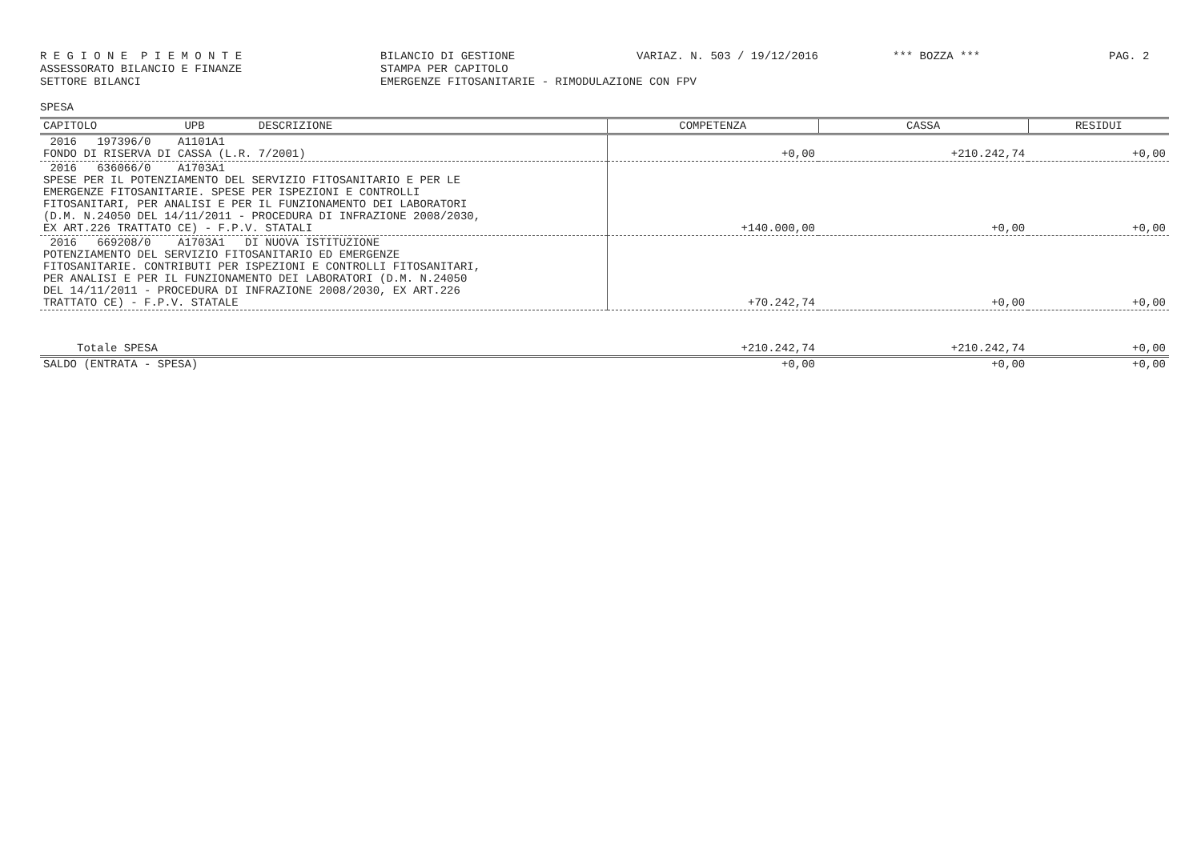R E G I O N E P I E M O N T E ASSESSORATO BILANCIO E FINANZE SETTORE BILANCI
BILANCIO DI GESTIONE STAMPA PER CAPITOLO EMERGENZE FITOSANITARIE - RIMODULAZIONE CON FPV
VARIAZ. N. 503 / 19/12/2016
*** BOZZA ***
PAG. 2
SPESA
| CAPITOLO UPB DESCRIZIONE | COMPETENZA | CASSA | RESIDUI |
| --- | --- | --- | --- |
| 2016 197396/0 A1101A1 FONDO DI RISERVA DI CASSA (L.R. 7/2001) | +0,00 | +210.242,74 | +0,00 |
| 2016 636066/0 A1703A1 SPESE PER IL POTENZIAMENTO DEL SERVIZIO FITOSANITARIO E PER LE EMERGENZE FITOSANITARIE. SPESE PER ISPEZIONI E CONTROLLI FITOSANITARI, PER ANALISI E PER IL FUNZIONAMENTO DEI LABORATORI (D.M. N.24050 DEL 14/11/2011 - PROCEDURA DI INFRAZIONE 2008/2030, EX ART.226 TRATTATO CE) - F.P.V. STATALI | +140.000,00 | +0,00 | +0,00 |
| 2016 669208/0 A1703A1 DI NUOVA ISTITUZIONE POTENZIAMENTO DEL SERVIZIO FITOSANITARIO ED EMERGENZE FITOSANITARIE. CONTRIBUTI PER ISPEZIONI E CONTROLLI FITOSANITARI, PER ANALISI E PER IL FUNZIONAMENTO DEI LABORATORI (D.M. N.24050 DEL 14/11/2011 - PROCEDURA DI INFRAZIONE 2008/2030, EX ART.226 TRATTATO CE) - F.P.V. STATALE | +70.242,74 | +0,00 | +0,00 |
| Totale SPESA | +210.242,74 | +210.242,74 | +0,00 |
| SALDO (ENTRATA - SPESA) | +0,00 | +0,00 | +0,00 |